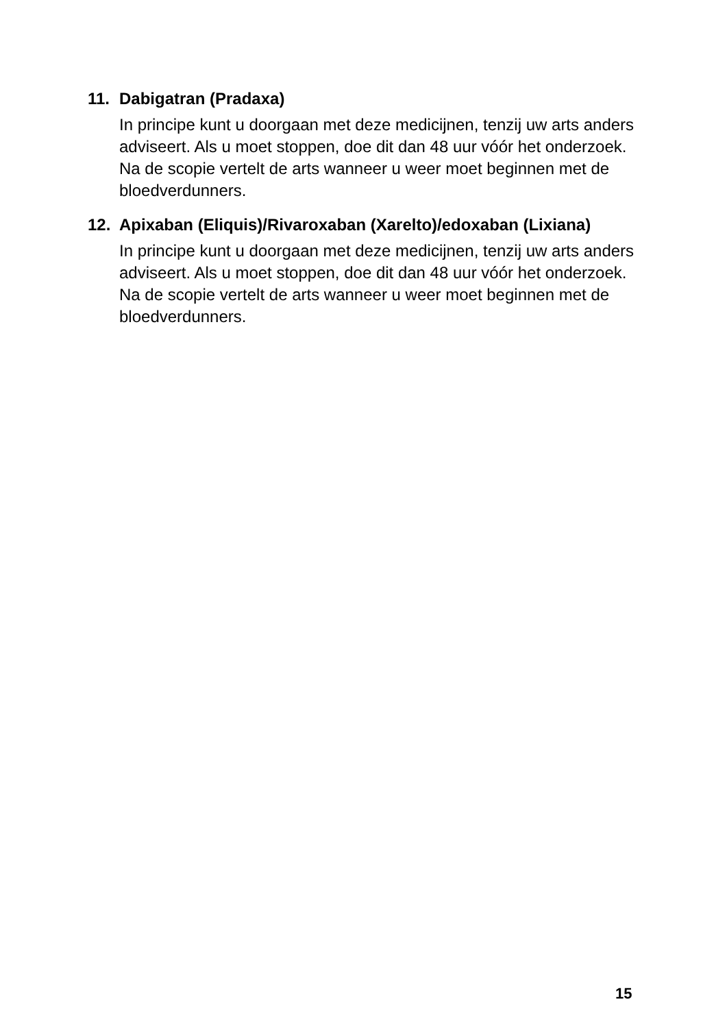11.
Dabigatran (Pradaxa)
In principe kunt u doorgaan met deze medicijnen, tenzij uw arts anders adviseert. Als u moet stoppen, doe dit dan 48 uur vóór het onderzoek.
Na de scopie vertelt de arts wanneer u weer moet beginnen met de bloedverdunners.
12.
Apixaban (Eliquis)/Rivaroxaban (Xarelto)/edoxaban (Lixiana)
In principe kunt u doorgaan met deze medicijnen, tenzij uw arts anders adviseert. Als u moet stoppen, doe dit dan 48 uur vóór het onderzoek.
Na de scopie vertelt de arts wanneer u weer moet beginnen met de bloedverdunners.
15